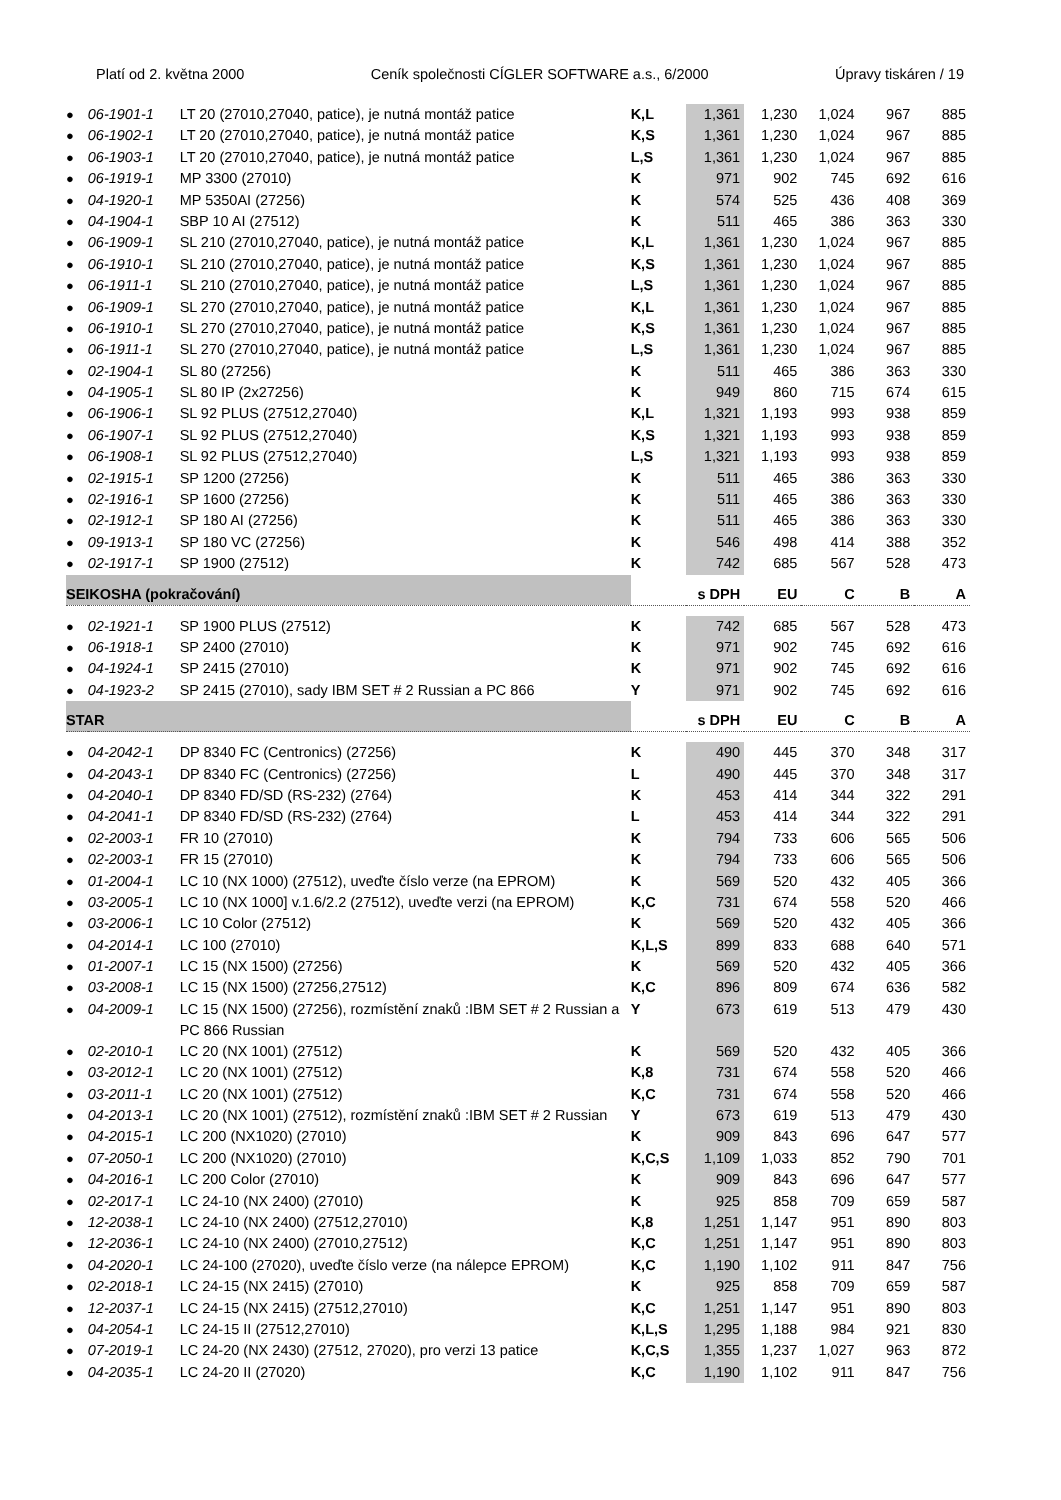Platí od 2. května 2000 Ceník společnosti CÍGLER SOFTWARE a.s., 6/2000 Úpravy tiskáren / 19
| ● | 06-1901-1 | LT 20 (27010,27040, patice), je nutná montáž patice | K,L | 1,361 | 1,230 | 1,024 | 967 | 885 |
| ● | 06-1902-1 | LT 20 (27010,27040, patice), je nutná montáž patice | K,S | 1,361 | 1,230 | 1,024 | 967 | 885 |
| ● | 06-1903-1 | LT 20 (27010,27040, patice), je nutná montáž patice | L,S | 1,361 | 1,230 | 1,024 | 967 | 885 |
| ● | 06-1919-1 | MP 3300 (27010) | K | 971 | 902 | 745 | 692 | 616 |
| ● | 04-1920-1 | MP 5350AI (27256) | K | 574 | 525 | 436 | 408 | 369 |
| ● | 04-1904-1 | SBP 10 AI (27512) | K | 511 | 465 | 386 | 363 | 330 |
| ● | 06-1909-1 | SL 210 (27010,27040, patice), je nutná montáž patice | K,L | 1,361 | 1,230 | 1,024 | 967 | 885 |
| ● | 06-1910-1 | SL 210 (27010,27040, patice), je nutná montáž patice | K,S | 1,361 | 1,230 | 1,024 | 967 | 885 |
| ● | 06-1911-1 | SL 210 (27010,27040, patice), je nutná montáž patice | L,S | 1,361 | 1,230 | 1,024 | 967 | 885 |
| ● | 06-1909-1 | SL 270 (27010,27040, patice), je nutná montáž patice | K,L | 1,361 | 1,230 | 1,024 | 967 | 885 |
| ● | 06-1910-1 | SL 270 (27010,27040, patice), je nutná montáž patice | K,S | 1,361 | 1,230 | 1,024 | 967 | 885 |
| ● | 06-1911-1 | SL 270 (27010,27040, patice), je nutná montáž patice | L,S | 1,361 | 1,230 | 1,024 | 967 | 885 |
| ● | 02-1904-1 | SL 80 (27256) | K | 511 | 465 | 386 | 363 | 330 |
| ● | 04-1905-1 | SL 80 IP (2x27256) | K | 949 | 860 | 715 | 674 | 615 |
| ● | 06-1906-1 | SL 92 PLUS (27512,27040) | K,L | 1,321 | 1,193 | 993 | 938 | 859 |
| ● | 06-1907-1 | SL 92 PLUS (27512,27040) | K,S | 1,321 | 1,193 | 993 | 938 | 859 |
| ● | 06-1908-1 | SL 92 PLUS (27512,27040) | L,S | 1,321 | 1,193 | 993 | 938 | 859 |
| ● | 02-1915-1 | SP 1200 (27256) | K | 511 | 465 | 386 | 363 | 330 |
| ● | 02-1916-1 | SP 1600 (27256) | K | 511 | 465 | 386 | 363 | 330 |
| ● | 02-1912-1 | SP 180 AI (27256) | K | 511 | 465 | 386 | 363 | 330 |
| ● | 09-1913-1 | SP 180 VC (27256) | K | 546 | 498 | 414 | 388 | 352 |
| ● | 02-1917-1 | SP 1900 (27512) | K | 742 | 685 | 567 | 528 | 473 |
| SEIKOSHA (pokračování) | | | | s DPH | EU | C | B | A |
| ● | 02-1921-1 | SP 1900 PLUS (27512) | K | 742 | 685 | 567 | 528 | 473 |
| ● | 06-1918-1 | SP 2400 (27010) | K | 971 | 902 | 745 | 692 | 616 |
| ● | 04-1924-1 | SP 2415 (27010) | K | 971 | 902 | 745 | 692 | 616 |
| ● | 04-1923-2 | SP 2415 (27010), sady IBM SET # 2 Russian a PC 866 | Y | 971 | 902 | 745 | 692 | 616 |
| STAR | | | | s DPH | EU | C | B | A |
| ● | 04-2042-1 | DP 8340 FC (Centronics) (27256) | K | 490 | 445 | 370 | 348 | 317 |
| ● | 04-2043-1 | DP 8340 FC (Centronics) (27256) | L | 490 | 445 | 370 | 348 | 317 |
| ● | 04-2040-1 | DP 8340 FD/SD (RS-232) (2764) | K | 453 | 414 | 344 | 322 | 291 |
| ● | 04-2041-1 | DP 8340 FD/SD (RS-232) (2764) | L | 453 | 414 | 344 | 322 | 291 |
| ● | 02-2003-1 | FR 10 (27010) | K | 794 | 733 | 606 | 565 | 506 |
| ● | 02-2003-1 | FR 15 (27010) | K | 794 | 733 | 606 | 565 | 506 |
| ● | 01-2004-1 | LC 10 (NX 1000) (27512), uveďte číslo verze (na EPROM) | K | 569 | 520 | 432 | 405 | 366 |
| ● | 03-2005-1 | LC 10 (NX 1000] v.1.6/2.2 (27512), uveďte verzi (na EPROM) | K,C | 731 | 674 | 558 | 520 | 466 |
| ● | 03-2006-1 | LC 10 Color (27512) | K | 569 | 520 | 432 | 405 | 366 |
| ● | 04-2014-1 | LC 100 (27010) | K,L,S | 899 | 833 | 688 | 640 | 571 |
| ● | 01-2007-1 | LC 15 (NX 1500) (27256) | K | 569 | 520 | 432 | 405 | 366 |
| ● | 03-2008-1 | LC 15 (NX 1500) (27256,27512) | K,C | 896 | 809 | 674 | 636 | 582 |
| ● | 04-2009-1 | LC 15 (NX 1500) (27256), rozmístění znaků :IBM SET # 2 Russian a PC 866 Russian | Y | 673 | 619 | 513 | 479 | 430 |
| ● | 02-2010-1 | LC 20 (NX 1001) (27512) | K | 569 | 520 | 432 | 405 | 366 |
| ● | 03-2012-1 | LC 20 (NX 1001) (27512) | K,8 | 731 | 674 | 558 | 520 | 466 |
| ● | 03-2011-1 | LC 20 (NX 1001) (27512) | K,C | 731 | 674 | 558 | 520 | 466 |
| ● | 04-2013-1 | LC 20 (NX 1001) (27512), rozmístění znaků :IBM SET # 2 Russian | Y | 673 | 619 | 513 | 479 | 430 |
| ● | 04-2015-1 | LC 200 (NX1020) (27010) | K | 909 | 843 | 696 | 647 | 577 |
| ● | 07-2050-1 | LC 200 (NX1020) (27010) | K,C,S | 1,109 | 1,033 | 852 | 790 | 701 |
| ● | 04-2016-1 | LC 200 Color (27010) | K | 909 | 843 | 696 | 647 | 577 |
| ● | 02-2017-1 | LC 24-10 (NX 2400) (27010) | K | 925 | 858 | 709 | 659 | 587 |
| ● | 12-2038-1 | LC 24-10 (NX 2400) (27512,27010) | K,8 | 1,251 | 1,147 | 951 | 890 | 803 |
| ● | 12-2036-1 | LC 24-10 (NX 2400) (27010,27512) | K,C | 1,251 | 1,147 | 951 | 890 | 803 |
| ● | 04-2020-1 | LC 24-100 (27020), uveďte číslo verze (na nálepce EPROM) | K,C | 1,190 | 1,102 | 911 | 847 | 756 |
| ● | 02-2018-1 | LC 24-15 (NX 2415) (27010) | K | 925 | 858 | 709 | 659 | 587 |
| ● | 12-2037-1 | LC 24-15 (NX 2415) (27512,27010) | K,C | 1,251 | 1,147 | 951 | 890 | 803 |
| ● | 04-2054-1 | LC 24-15 II (27512,27010) | K,L,S | 1,295 | 1,188 | 984 | 921 | 830 |
| ● | 07-2019-1 | LC 24-20 (NX 2430) (27512, 27020), pro verzi 13 patice | K,C,S | 1,355 | 1,237 | 1,027 | 963 | 872 |
| ● | 04-2035-1 | LC 24-20 II (27020) | K,C | 1,190 | 1,102 | 911 | 847 | 756 |